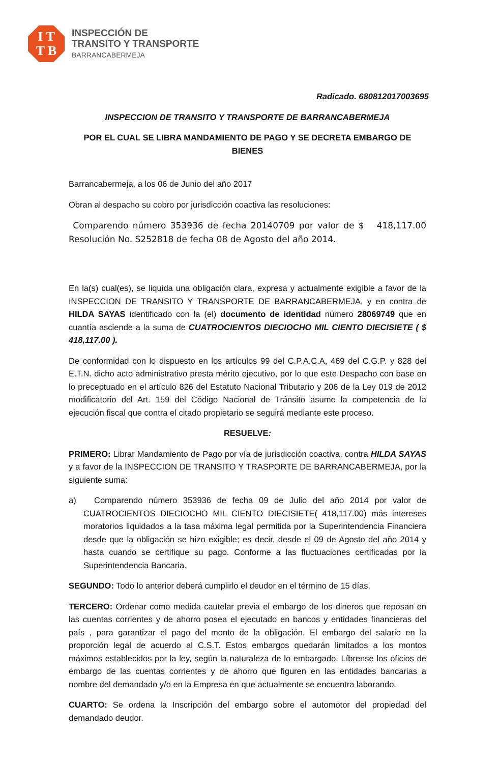I T
T B
INSPECCIÓN DE
TRANSITO Y TRANSPORTE
BARRANCABERMEJA
Radicado. 680812017003695
INSPECCION DE TRANSITO Y TRANSPORTE DE BARRANCABERMEJA
POR EL CUAL SE LIBRA MANDAMIENTO DE PAGO Y SE DECRETA EMBARGO DE BIENES
Barrancabermeja, a los 06 de Junio del año 2017
Obran al despacho su cobro por jurisdicción coactiva las resoluciones:
Comparendo número 353936 de fecha 20140709 por valor de $ 418,117.00 Resolución No. S252818 de fecha 08 de Agosto del año 2014.
En la(s) cual(es), se liquida una obligación clara, expresa y actualmente exigible a favor de la INSPECCION DE TRANSITO Y TRANSPORTE DE BARRANCABERMEJA, y en contra de HILDA SAYAS identificado con la (el) documento de identidad número 28069749 que en cuantía asciende a la suma de CUATROCIENTOS DIECIOCHO MIL CIENTO DIECISIETE ( $ 418,117.00 ).
De conformidad con lo dispuesto en los artículos 99 del C.P.A.C.A, 469 del C.G.P. y 828 del E.T.N. dicho acto administrativo presta mérito ejecutivo, por lo que este Despacho con base en lo preceptuado en el artículo 826 del Estatuto Nacional Tributario y 206 de la Ley 019 de 2012 modificatorio del Art. 159 del Código Nacional de Tránsito asume la competencia de la ejecución fiscal que contra el citado propietario se seguirá mediante este proceso.
RESUELVE:
PRIMERO: Librar Mandamiento de Pago por vía de jurisdicción coactiva, contra HILDA SAYAS y a favor de la INSPECCION DE TRANSITO Y TRASPORTE DE BARRANCABERMEJA, por la siguiente suma:
a) Comparendo número 353936 de fecha 09 de Julio del año 2014 por valor de CUATROCIENTOS DIECIOCHO MIL CIENTO DIECISIETE( 418,117.00) más intereses moratorios liquidados a la tasa máxima legal permitida por la Superintendencia Financiera desde que la obligación se hizo exigible; es decir, desde el 09 de Agosto del año 2014 y hasta cuando se certifique su pago. Conforme a las fluctuaciones certificadas por la Superintendencia Bancaria.
SEGUNDO: Todo lo anterior deberá cumplirlo el deudor en el término de 15 días.
TERCERO: Ordenar como medida cautelar previa el embargo de los dineros que reposan en las cuentas corrientes y de ahorro posea el ejecutado en bancos y entidades financieras del país , para garantizar el pago del monto de la obligación, El embargo del salario en la proporción legal de acuerdo al C.S.T. Estos embargos quedarán limitados a los montos máximos establecidos por la ley, según la naturaleza de lo embargado. Líbrense los oficios de embargo de las cuentas corrientes y de ahorro que figuren en las entidades bancarias a nombre del demandado y/o en la Empresa en que actualmente se encuentra laborando.
CUARTO: Se ordena la Inscripción del embargo sobre el automotor del propiedad del demandado deudor.